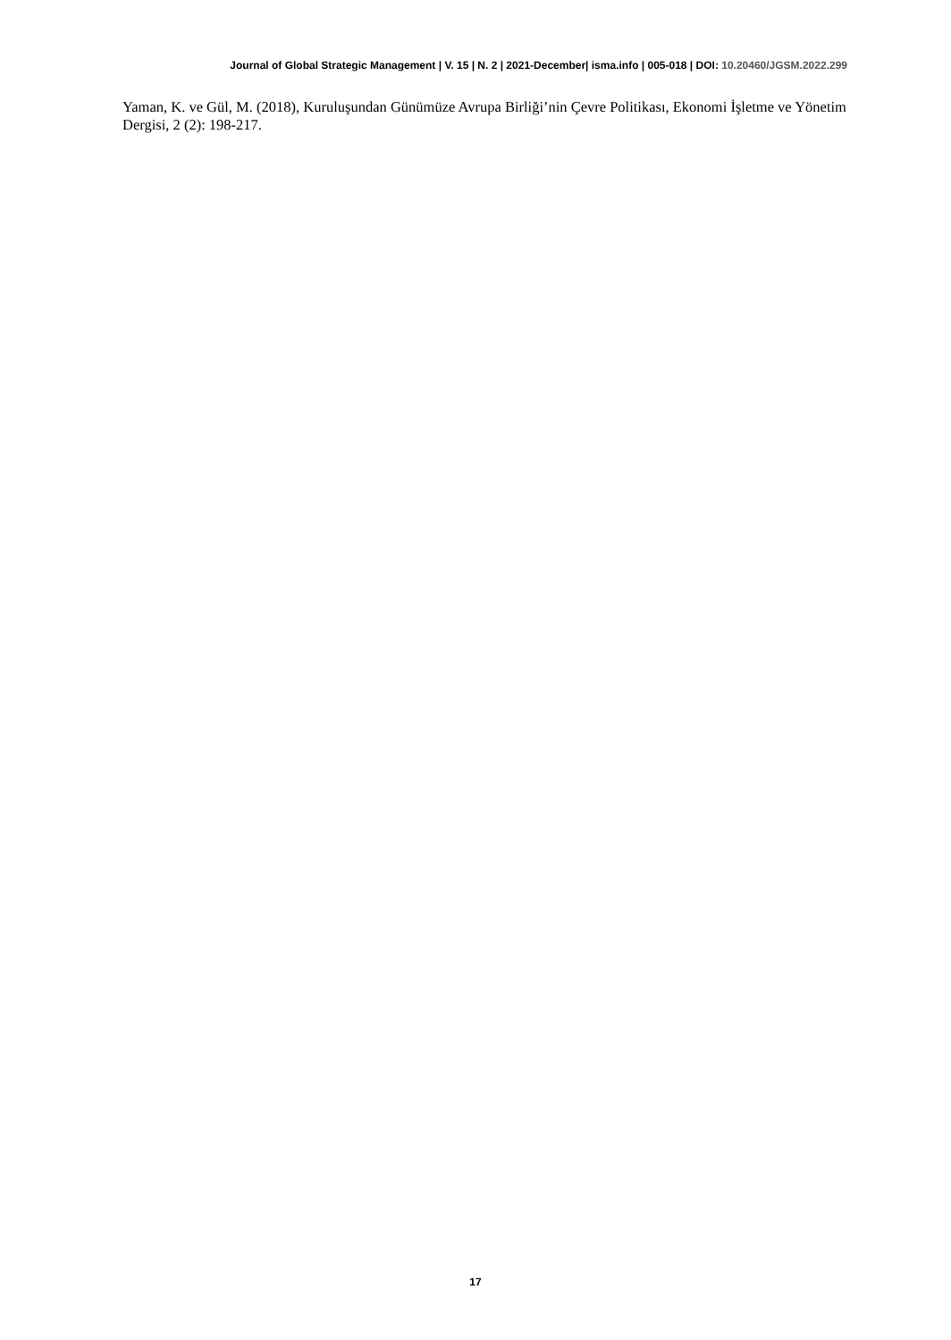Journal of Global Strategic Management | V. 15 | N. 2 | 2021-December| isma.info | 005-018 | DOI: 10.20460/JGSM.2022.299
Yaman, K. ve Gül, M. (2018), Kuruluşundan Günümüze Avrupa Birliği’nin Çevre Politikası, Ekonomi İşletme ve Yönetim Dergisi, 2 (2): 198-217.
17